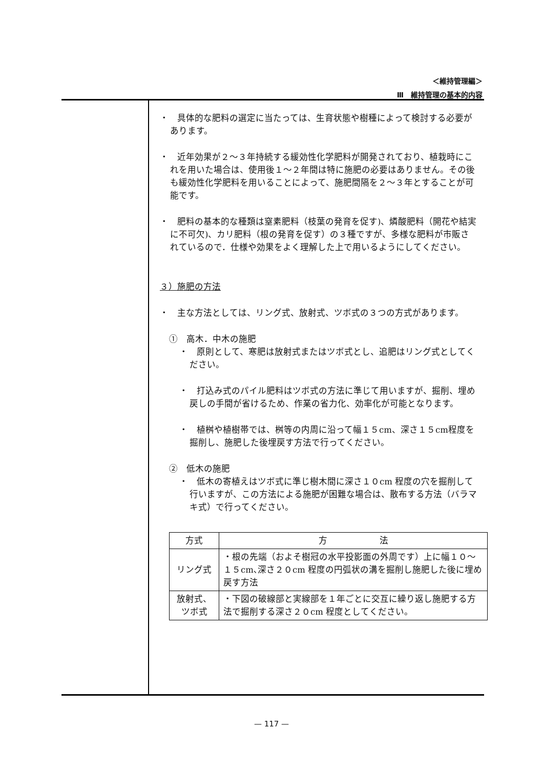＜維持管理編＞
Ⅲ　維持管理の基本的内容
・　具体的な肥料の選定に当たっては、生育状態や樹種によって検討する必要があります。
・　近年効果が２～３年持続する緩効性化学肥料が開発されており、植栽時にこれを用いた場合は、使用後１～２年間は特に施肥の必要はありません。その後も緩効性化学肥料を用いることによって、施肥間隔を２～３年とすることが可能です。
・　肥料の基本的な種類は窒素肥料（枝葉の発育を促す)、燐酸肥料（開花や結実に不可欠)、カリ肥料（根の発育を促す）の３種ですが、多様な肥料が市販されているので．仕様や効果をよく理解した上で用いるようにしてください。
３）施肥の方法
・　主な方法としては、リング式、放射式、ツボ式の３つの方式があります。
①　高木．中木の施肥
・　原則として、寒肥は放射式またはツボ式とし、追肥はリング式としてください。
・　打込み式のパイル肥料はツボ式の方法に準じて用いますが、掘削、埋め戻しの手間が省けるため、作業の省力化、効率化が可能となります。
・　植桝や植樹帯では、桝等の内周に沿って幅１５cm、深さ１５cm程度を掘削し、施肥した後埋戻す方法で行ってください。
②　低木の施肥
・　低木の寄植えはツボ式に準じ樹木間に深さ１０cm 程度の穴を掘削して行いますが、この方法による施肥が困難な場合は、散布する方法（バラマキ式）で行ってください。
| 方式 | 方 法 |
| --- | --- |
| リング式 | ・根の先端（およそ樹冠の水平投影面の外周です）上に幅１０～１５cm､深さ２０cm 程度の円弧状の溝を掘削し施肥した後に埋め戻す方法 |
| 放射式、 ツボ式 | ・下図の破線部と実線部を１年ごとに交互に繰り返し施肥する方法で掘削する深さ２０cm 程度としてください。 |
— 117 —